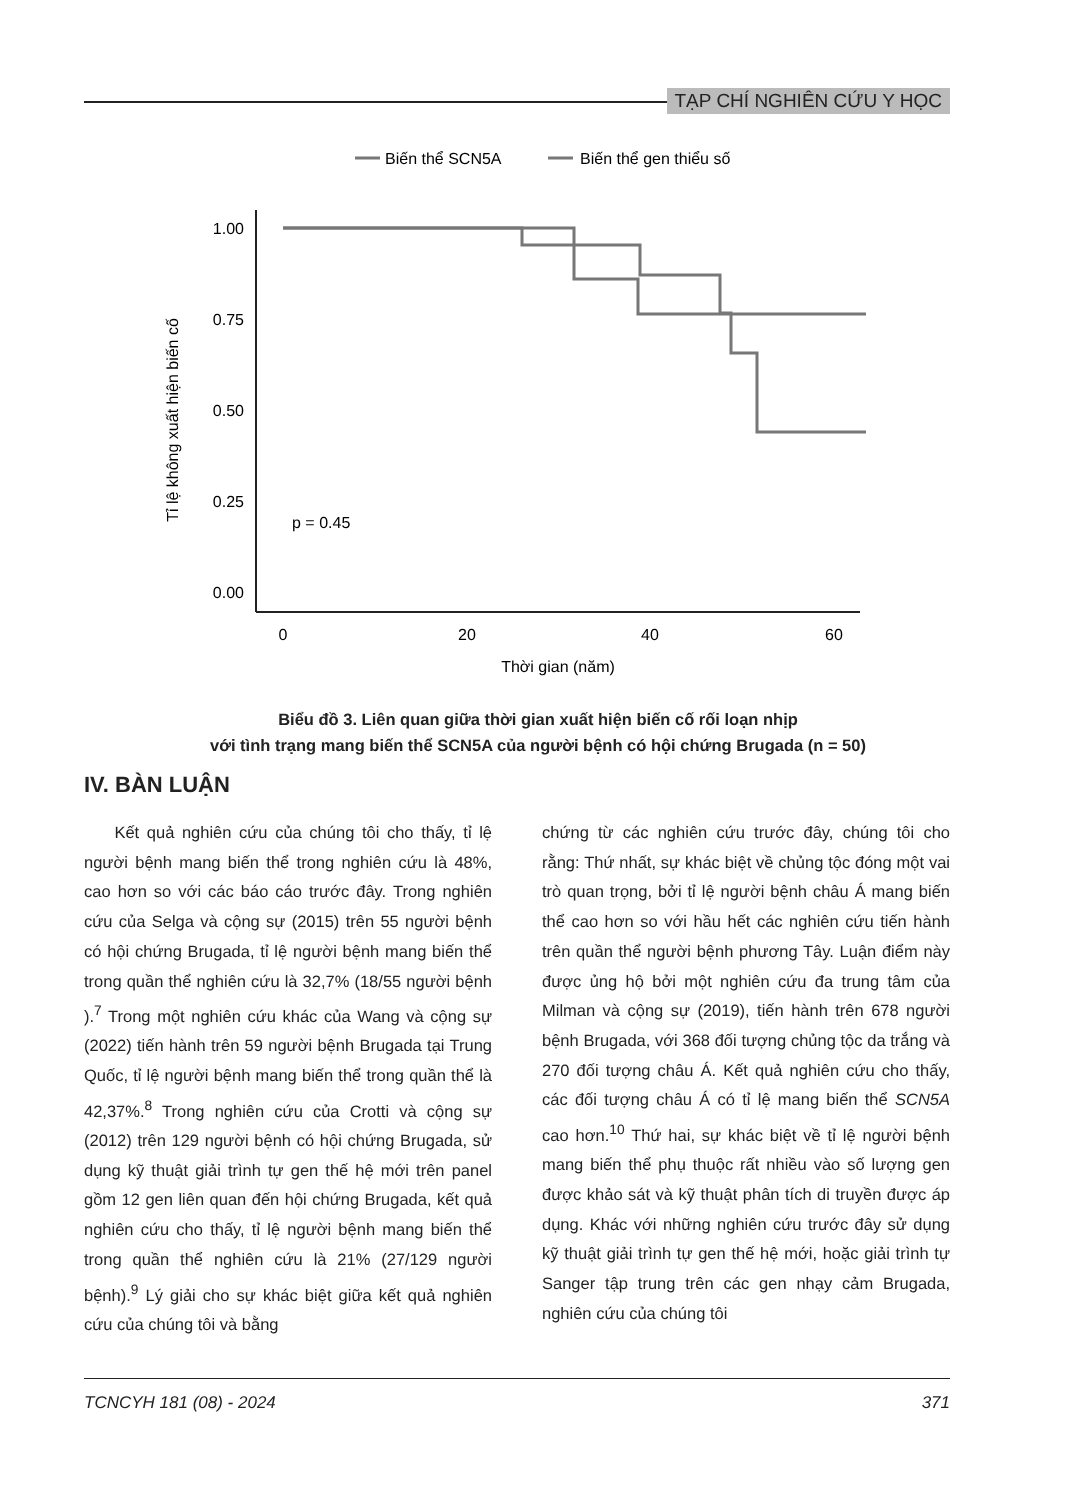TẠP CHÍ NGHIÊN CỨU Y HỌC
Biến thể SCN5A
Biến thể gen thiểu số
1.00
0.75
0.50
0.25
0.00
0
20
40
60
Thời gian (năm)
Tỉ lệ không xuất hiện biến cố
p = 0.45
Biểu đồ 3. Liên quan giữa thời gian xuất hiện biến cố rối loạn nhịp
với tình trạng mang biến thể SCN5A của người bệnh có hội chứng Brugada (n = 50)
IV. BÀN LUẬN
Kết quả nghiên cứu của chúng tôi cho thấy, tỉ lệ người bệnh mang biến thể trong nghiên cứu là 48%, cao hơn so với các báo cáo trước đây. Trong nghiên cứu của Selga và cộng sự (2015) trên 55 người bệnh có hội chứng Brugada, tỉ lệ người bệnh mang biến thể trong quần thể nghiên cứu là 32,7% (18/55 người bệnh ).<sup>7</sup> Trong một nghiên cứu khác của Wang và cộng sự (2022) tiến hành trên 59 người bệnh Brugada tại Trung Quốc, tỉ lệ người bệnh mang biến thể trong quần thể là 42,37%.<sup>8</sup> Trong nghiên cứu của Crotti và cộng sự (2012) trên 129 người bệnh có hội chứng Brugada, sử dụng kỹ thuật giải trình tự gen thế hệ mới trên panel gồm 12 gen liên quan đến hội chứng Brugada, kết quả nghiên cứu cho thấy, tỉ lệ người bệnh mang biến thể trong quần thể nghiên cứu là 21% (27/129 người bệnh).<sup>9</sup> Lý giải cho sự khác biệt giữa kết quả nghiên cứu của chúng tôi và bằng
chứng từ các nghiên cứu trước đây, chúng tôi cho rằng: Thứ nhất, sự khác biệt về chủng tộc đóng một vai trò quan trọng, bởi tỉ lệ người bệnh châu Á mang biến thể cao hơn so với hầu hết các nghiên cứu tiến hành trên quần thể người bệnh phương Tây. Luận điểm này được ủng hộ bởi một nghiên cứu đa trung tâm của Milman và cộng sự (2019), tiến hành trên 678 người bệnh Brugada, với 368 đối tượng chủng tộc da trắng và 270 đối tượng châu Á. Kết quả nghiên cứu cho thấy, các đối tượng châu Á có tỉ lệ mang biến thể SCN5A cao hơn.<sup>10</sup> Thứ hai, sự khác biệt về tỉ lệ người bệnh mang biến thể phụ thuộc rất nhiều vào số lượng gen được khảo sát và kỹ thuật phân tích di truyền được áp dụng. Khác với những nghiên cứu trước đây sử dụng kỹ thuật giải trình tự gen thế hệ mới, hoặc giải trình tự Sanger tập trung trên các gen nhạy cảm Brugada, nghiên cứu của chúng tôi
TCNCYH 181 (08) - 2024 371